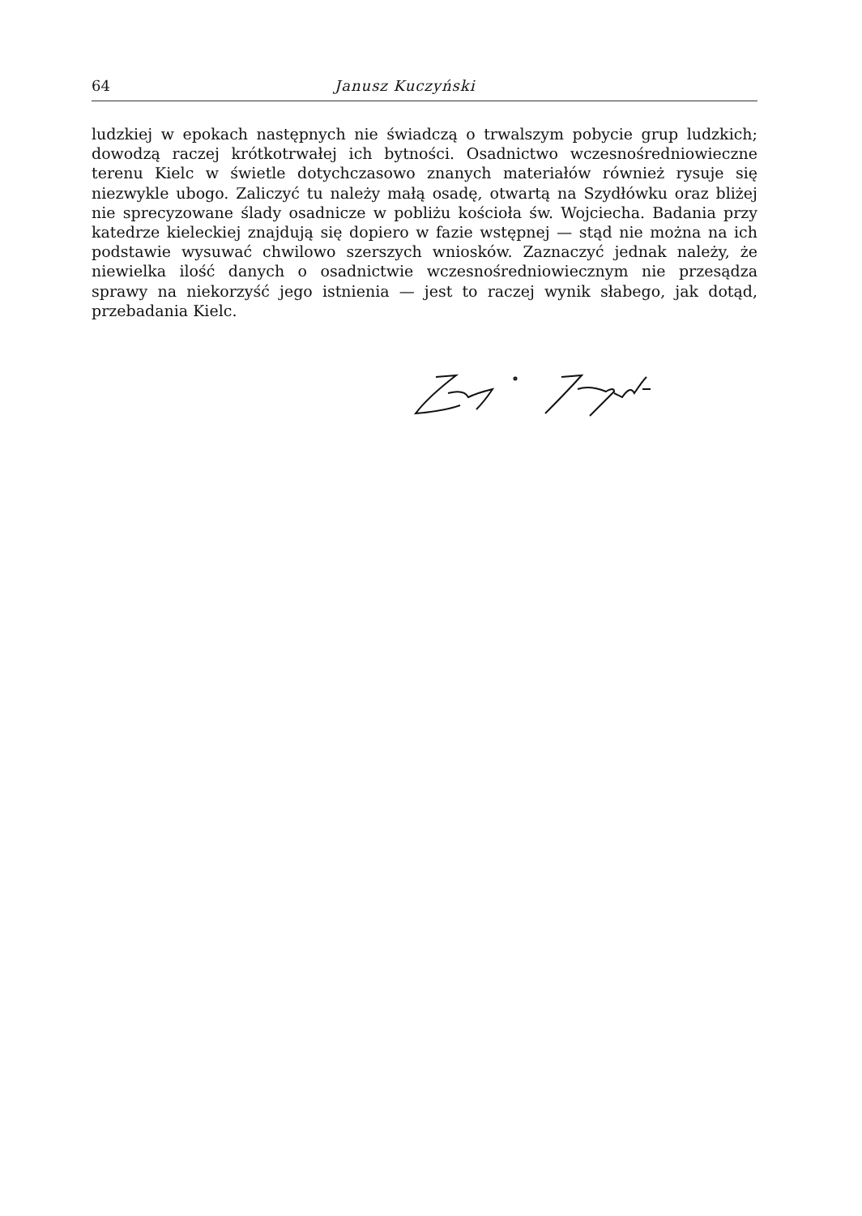64 Janusz Kuczyński
ludzkiej w epokach następnych nie świadczą o trwalszym pobycie grup ludzkich; dowodzą raczej krótkotrwałej ich bytności. Osadnictwo wczesnośredniowieczne terenu Kielc w świetle dotychczasowo znanych materiałów również rysuje się niezwykle ubogo. Zaliczyć tu należy małą osadę, otwartą na Szydłówku oraz bliżej nie sprecyzowane ślady osadnicze w pobliżu kościoła św. Wojciecha. Badania przy katedrze kieleckiej znajdują się dopiero w fazie wstępnej — stąd nie można na ich podstawie wysuwać chwilowo szerszych wniosków. Zaznaczyć jednak należy, że niewielka ilość danych o osadnictwie wczesnośredniowiecznym nie przesądza sprawy na niekorzyść jego istnienia — jest to raczej wynik słabego, jak dotąd, przebadania Kielc.